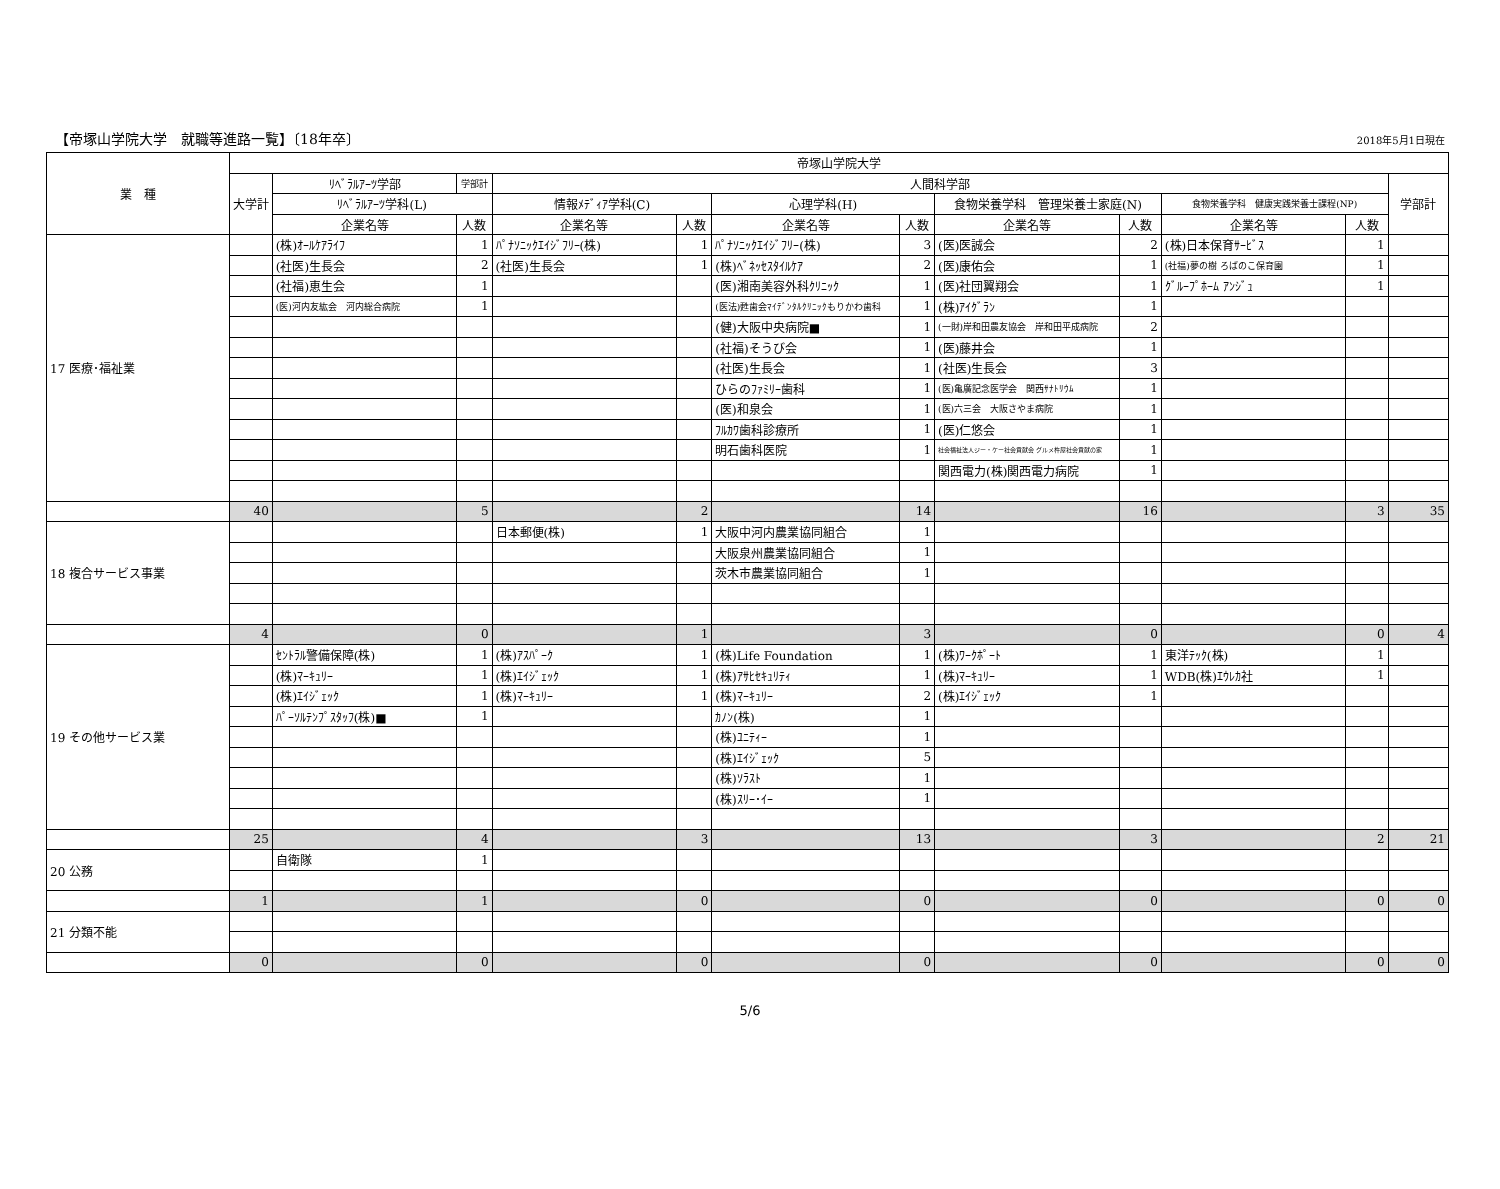【帝塚山学院大学　就職等進路一覧】〔18年卒〕 2018年5月1日現在
| 業 種 | 帝塚山学院大学 | | | | | | | | | | | |
| --- | --- | --- | --- | --- | --- | --- | --- | --- | --- | --- | --- | --- |
| | 大学計 | ﾘﾍﾞﾗﾙｱｰﾂ学部 | 学部計 | 人間科学部 | | | | | | | | 学部計 |
| | | ﾘﾍﾞﾗﾙｱｰﾂ学科(L) | | 情報ﾒﾃﾞｨｱ学科(C) | | 心理学科(H) | | 食物栄養学科 管理栄養士家庭(N) | | 食物栄養学科 健康実践栄養士課程(NP) | | |
| | | 企業名等 | 人数 | 企業名等 | 人数 | 企業名等 | 人数 | 企業名等 | 人数 | 企業名等 | 人数 | |
| 17 医療･福祉業 | | (株)ｵｰﾙｹｱﾗｲﾌ | 1 | ﾊﾟﾅｿﾆｯｸｴｲｼﾞﾌﾘｰ(株) | 1 | ﾊﾟﾅｿﾆｯｸｴｲｼﾞﾌﾘｰ(株) | 3 | (医)医誠会 | 2 | (株)日本保育ｻｰﾋﾞｽ | 1 | |
| | | (社医)生長会 | 2 | (社医)生長会 | 1 | (株)ﾍﾞﾈｯｾｽﾀｲﾙｹｱ | 2 | (医)康佑会 | 1 | (社福)夢の樹 ろばのこ保育園 | 1 | |
| | | (社福)恵生会 | 1 | | | (医)湘南美容外科ｸﾘﾆｯｸ | 1 | (医)社団翼翔会 | 1 | ｸﾞﾙｰﾌﾟﾎｰﾑ ｱﾝｼﾞｭ | 1 | |
| | | (医)河内友紘会 河内総合病院 | 1 | | | (医法)甦歯会ﾏｲﾃﾞﾝﾀﾙｸﾘﾆｯｸもりかわ歯科 | 1 | (株)ｱｲｸﾞﾗﾝ | 1 | | | |
| | | | | | | (健)大阪中央病院■ | 1 | (一財)岸和田農友協会 岸和田平成病院 | 2 | | | |
| | | | | | | (社福)そうび会 | 1 | (医)藤井会 | 1 | | | |
| | | | | | | (社医)生長会 | 1 | (社医)生長会 | 3 | | | |
| | | | | | | ひらのﾌｧﾐﾘｰ歯科 | 1 | (医)亀廣記念医学会 関西ｻﾅﾄﾘｳﾑ | 1 | | | |
| | | | | | | (医)和泉会 | 1 | (医)六三会 大阪さやま病院 | 1 | | | |
| | | | | | | ﾌﾙｶﾜ歯科診療所 | 1 | (医)仁悠会 | 1 | | | |
| | | | | | | 明石歯科医院 | 1 | 社会福祉法人ジー・ケー社会貢献会 グルメ杵屋社会貢献の家 | 1 | | | |
| | | | | | | | | 関西電力(株)関西電力病院 | 1 | | | |
| | 40 | | 5 | | 2 | | 14 | | 16 | | 3 | 35 |
| 18 複合サービス事業 | | | | 日本郵便(株) | 1 | 大阪中河内農業協同組合 | 1 | | | | | |
| | | | | | | 大阪泉州農業協同組合 | 1 | | | | | |
| | | | | | | 茨木市農業協同組合 | 1 | | | | | |
| | 4 | | 0 | | 1 | | 3 | | 0 | | 0 | 4 |
| 19 その他サービス業 | | ｾﾝﾄﾗﾙ警備保障(株) | 1 | (株)ｱｽﾊﾟｰｸ | 1 | (株)Life Foundation | 1 | (株)ﾜｰｸﾎﾟｰﾄ | 1 | 東洋ﾃｯｸ(株) | 1 | |
| | | (株)ﾏｰｷｭﾘｰ | 1 | (株)ｴｲｼﾞｪｯｸ | 1 | (株)ｱｻﾋｾｷｭﾘﾃｨ | 1 | (株)ﾏｰｷｭﾘｰ | 1 | WDB(株)ｴｳﾚｶ社 | 1 | |
| | | (株)ｴｲｼﾞｪｯｸ | 1 | (株)ﾏｰｷｭﾘｰ | 1 | (株)ﾏｰｷｭﾘｰ | 2 | (株)ｴｲｼﾞｪｯｸ | 1 | | | |
| | | ﾊﾟｰｿﾙﾃﾝﾌﾟｽﾀｯﾌ(株)■ | 1 | | | ｶﾉﾝ(株) | 1 | | | | | |
| | | | | | | (株)ﾕﾆﾃｨｰ | 1 | | | | | |
| | | | | | | (株)ｴｲｼﾞｪｯｸ | 5 | | | | | |
| | | | | | | (株)ｿﾗｽﾄ | 1 | | | | | |
| | | | | | | (株)ｽﾘｰ･ｲｰ | 1 | | | | | |
| | 25 | | 4 | | 3 | | 13 | | 3 | | 2 | 21 |
| 20 公務 | | 自衛隊 | 1 | | | | | | | | | |
| | 1 | | 1 | | 0 | | 0 | | 0 | | 0 | 0 |
| 21 分類不能 | | | | | | | | | | | | |
| | 0 | | 0 | | 0 | | 0 | | 0 | | 0 | 0 |
5/6